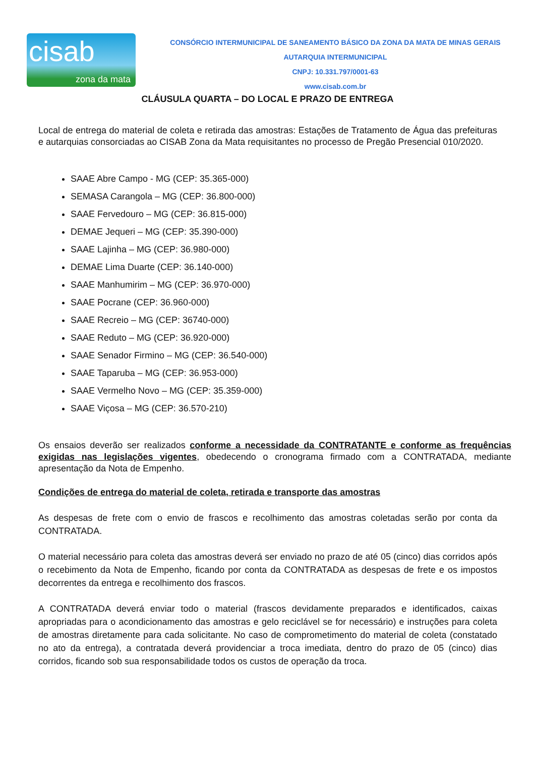cisab
zona da mata
CONSÓRCIO INTERMUNICIPAL DE SANEAMENTO BÁSICO DA ZONA DA MATA DE MINAS GERAIS
AUTARQUIA INTERMUNICIPAL
CNPJ: 10.331.797/0001-63
www.cisab.com.br
CLÁUSULA QUARTA – DO LOCAL E PRAZO DE ENTREGA
Local de entrega do material de coleta e retirada das amostras: Estações de Tratamento de Água das prefeituras e autarquias consorciadas ao CISAB Zona da Mata requisitantes no processo de Pregão Presencial 010/2020.
SAAE Abre Campo - MG (CEP: 35.365-000)
SEMASA Carangola – MG (CEP: 36.800-000)
SAAE Fervedouro – MG (CEP: 36.815-000)
DEMAE Jequeri – MG (CEP: 35.390-000)
SAAE Lajinha – MG (CEP: 36.980-000)
DEMAE Lima Duarte (CEP: 36.140-000)
SAAE Manhumirim – MG (CEP: 36.970-000)
SAAE Pocrane (CEP: 36.960-000)
SAAE Recreio – MG (CEP: 36740-000)
SAAE Reduto – MG (CEP: 36.920-000)
SAAE Senador Firmino – MG (CEP: 36.540-000)
SAAE Taparuba – MG (CEP: 36.953-000)
SAAE Vermelho Novo – MG (CEP: 35.359-000)
SAAE Viçosa – MG (CEP: 36.570-210)
Os ensaios deverão ser realizados conforme a necessidade da CONTRATANTE e conforme as frequências exigidas nas legislações vigentes, obedecendo o cronograma firmado com a CONTRATADA, mediante apresentação da Nota de Empenho.
Condições de entrega do material de coleta, retirada e transporte das amostras
As despesas de frete com o envio de frascos e recolhimento das amostras coletadas serão por conta da CONTRATADA.
O material necessário para coleta das amostras deverá ser enviado no prazo de até 05 (cinco) dias corridos após o recebimento da Nota de Empenho, ficando por conta da CONTRATADA as despesas de frete e os impostos decorrentes da entrega e recolhimento dos frascos.
A CONTRATADA deverá enviar todo o material (frascos devidamente preparados e identificados, caixas apropriadas para o acondicionamento das amostras e gelo reciclável se for necessário) e instruções para coleta de amostras diretamente para cada solicitante. No caso de comprometimento do material de coleta (constatado no ato da entrega), a contratada deverá providenciar a troca imediata, dentro do prazo de 05 (cinco) dias corridos, ficando sob sua responsabilidade todos os custos de operação da troca.